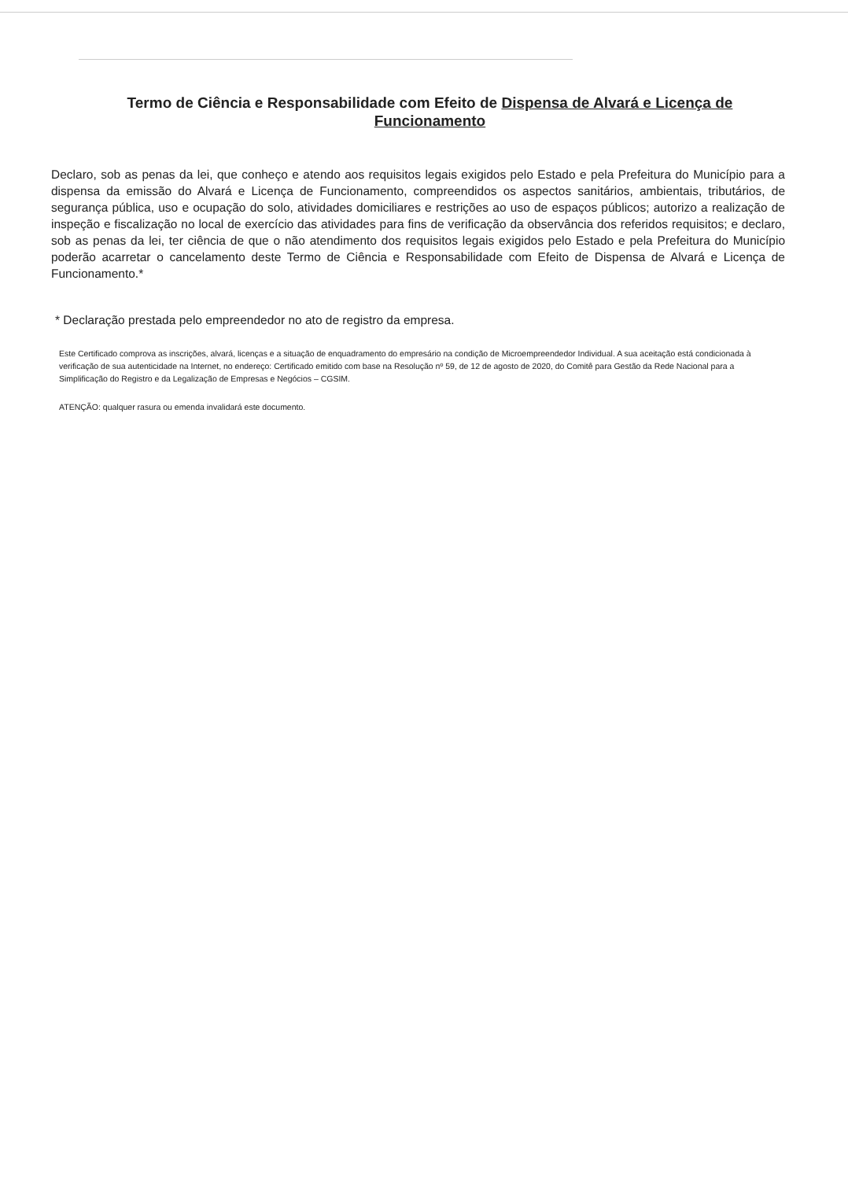Termo de Ciência e Responsabilidade com Efeito de Dispensa de Alvará e Licença de Funcionamento
Declaro, sob as penas da lei, que conheço e atendo aos requisitos legais exigidos pelo Estado e pela Prefeitura do Município para a dispensa da emissão do Alvará e Licença de Funcionamento, compreendidos os aspectos sanitários, ambientais, tributários, de segurança pública, uso e ocupação do solo, atividades domiciliares e restrições ao uso de espaços públicos; autorizo a realização de inspeção e fiscalização no local de exercício das atividades para fins de verificação da observância dos referidos requisitos; e declaro, sob as penas da lei, ter ciência de que o não atendimento dos requisitos legais exigidos pelo Estado e pela Prefeitura do Município poderão acarretar o cancelamento deste Termo de Ciência e Responsabilidade com Efeito de Dispensa de Alvará e Licença de Funcionamento.*
* Declaração prestada pelo empreendedor no ato de registro da empresa.
Este Certificado comprova as inscrições, alvará, licenças e a situação de enquadramento do empresário na condição de Microempreendedor Individual. A sua aceitação está condicionada à verificação de sua autenticidade na Internet, no endereço: Certificado emitido com base na Resolução nº 59, de 12 de agosto de 2020, do Comitê para Gestão da Rede Nacional para a Simplificação do Registro e da Legalização de Empresas e Negócios – CGSIM.
ATENÇÃO: qualquer rasura ou emenda invalidará este documento.